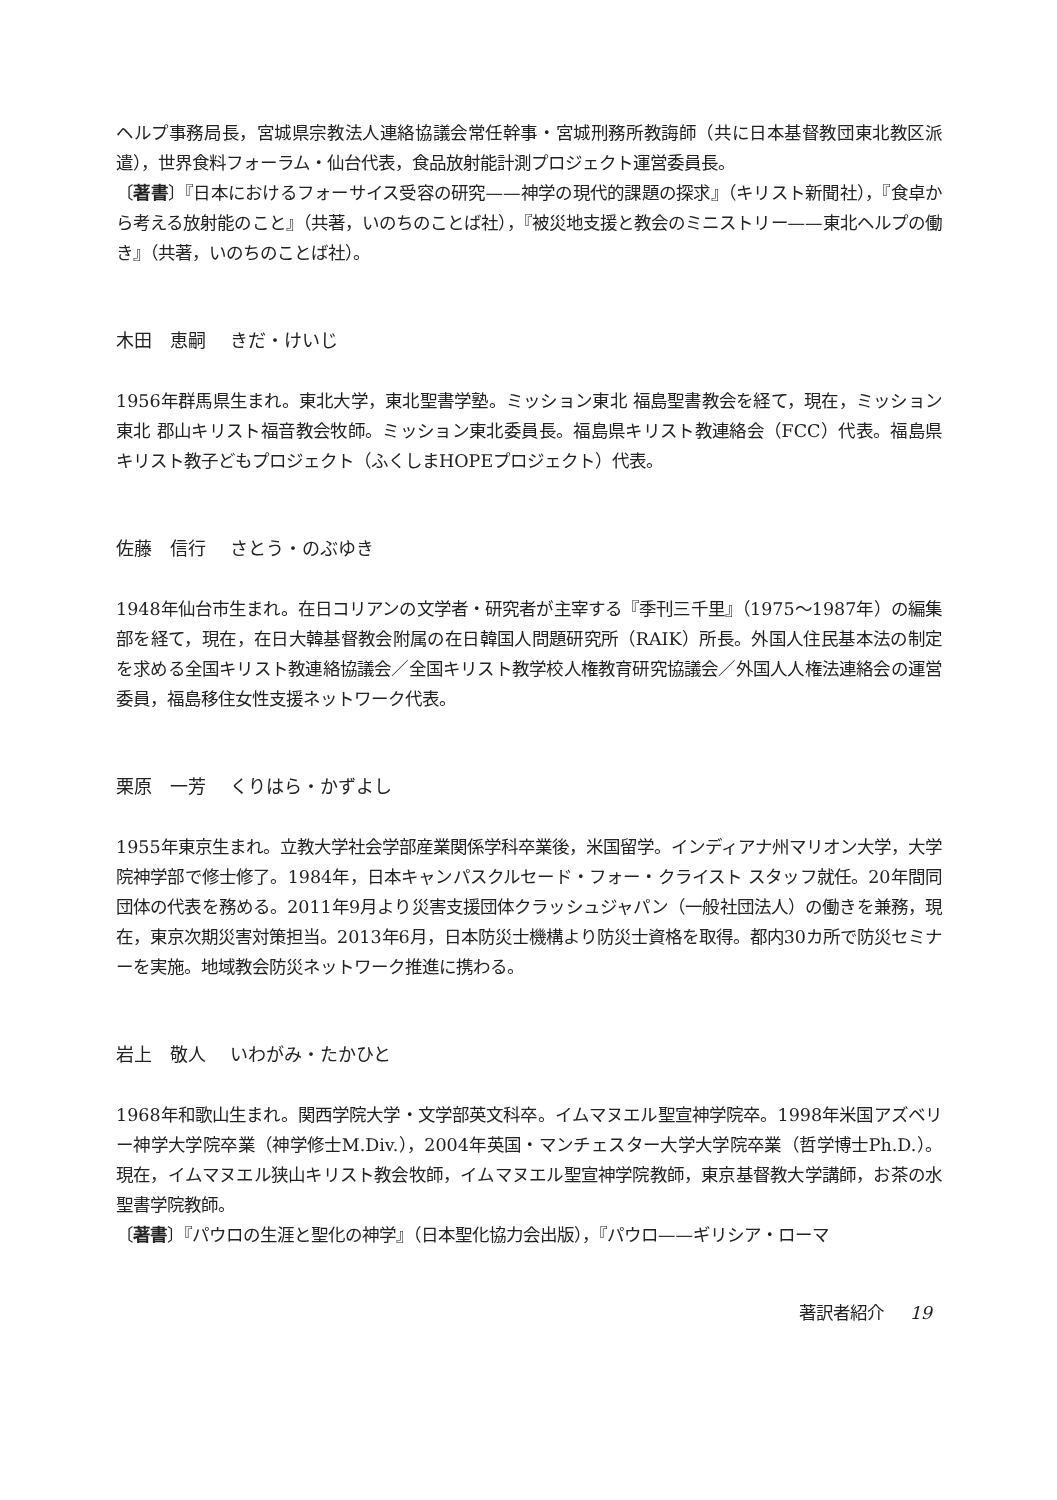ヘルプ事務局長，宮城県宗教法人連絡協議会常任幹事・宮城刑務所教誨師（共に日本基督教団東北教区派遣），世界食料フォーラム・仙台代表，食品放射能計測プロジェクト運営委員長。
〔著書〕『日本におけるフォーサイス受容の研究——神学の現代的課題の探求』（キリスト新聞社），『食卓から考える放射能のこと』（共著，いのちのことば社），『被災地支援と教会のミニストリー——東北ヘルプの働き』（共著，いのちのことば社）。
木田　恵嗣 きだ・けいじ
1956年群馬県生まれ。東北大学，東北聖書学塾。ミッション東北 福島聖書教会を経て，現在，ミッション東北 郡山キリスト福音教会牧師。ミッション東北委員長。福島県キリスト教連絡会（FCC）代表。福島県キリスト教子どもプロジェクト（ふくしまHOPEプロジェクト）代表。
佐藤　信行 さとう・のぶゆき
1948年仙台市生まれ。在日コリアンの文学者・研究者が主宰する『季刊三千里』（1975～1987年）の編集部を経て，現在，在日大韓基督教会附属の在日韓国人問題研究所（RAIK）所長。外国人住民基本法の制定を求める全国キリスト教連絡協議会／全国キリスト教学校人権教育研究協議会／外国人人権法連絡会の運営委員，福島移住女性支援ネットワーク代表。
栗原　一芳 くりはら・かずよし
1955年東京生まれ。立教大学社会学部産業関係学科卒業後，米国留学。インディアナ州マリオン大学，大学院神学部で修士修了。1984年，日本キャンパスクルセード・フォー・クライスト スタッフ就任。20年間同団体の代表を務める。2011年9月より災害支援団体クラッシュジャパン（一般社団法人）の働きを兼務，現在，東京次期災害対策担当。2013年6月，日本防災士機構より防災士資格を取得。都内30カ所で防災セミナーを実施。地域教会防災ネットワーク推進に携わる。
岩上　敬人 いわがみ・たかひと
1968年和歌山生まれ。関西学院大学・文学部英文科卒。イムマヌエル聖宣神学院卒。1998年米国アズベリー神学大学院卒業（神学修士M.Div.），2004年英国・マンチェスター大学大学院卒業（哲学博士Ph.D.）。現在，イムマヌエル狭山キリスト教会牧師，イムマヌエル聖宣神学院教師，東京基督教大学講師，お茶の水聖書学院教師。
〔著書〕『パウロの生涯と聖化の神学』（日本聖化協力会出版），『パウロ——ギリシア・ローマ
著訳者紹介 19